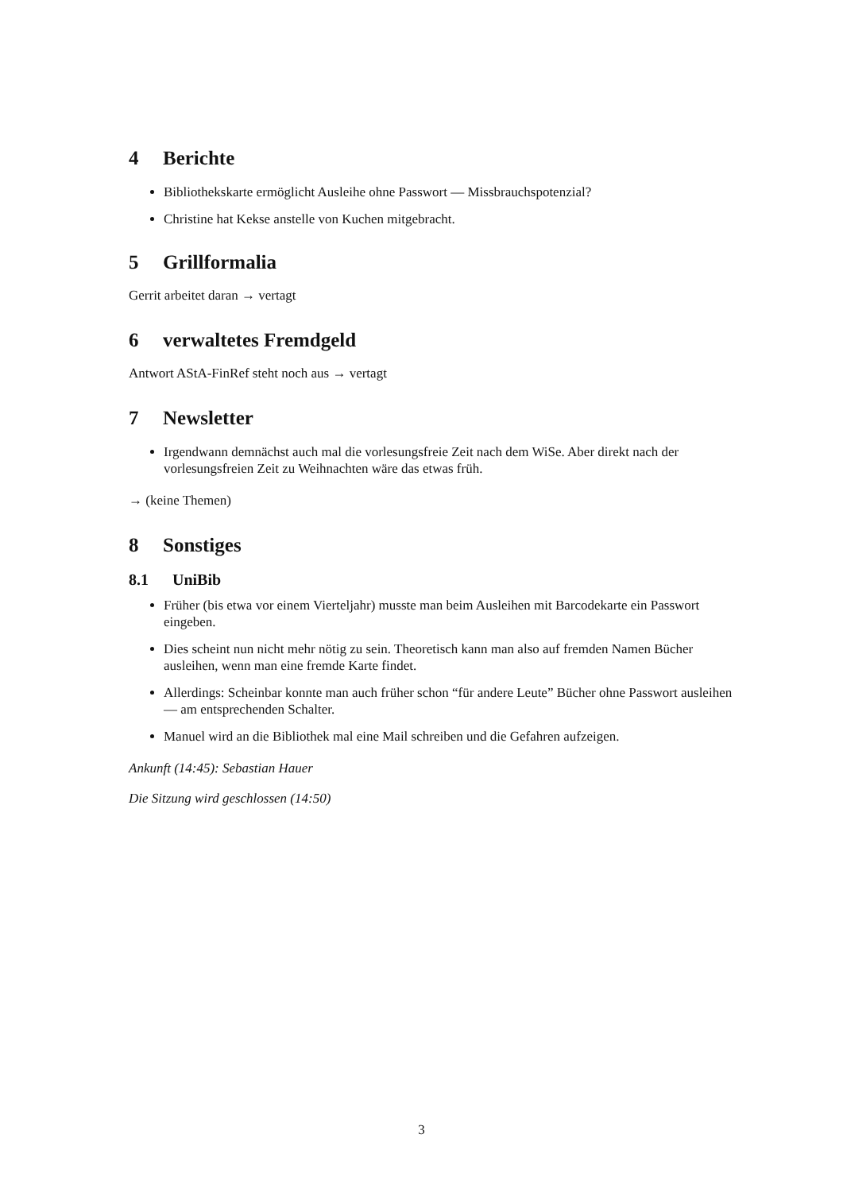4 Berichte
Bibliothekskarte ermöglicht Ausleihe ohne Passwort — Missbrauchspotenzial?
Christine hat Kekse anstelle von Kuchen mitgebracht.
5 Grillformalia
Gerrit arbeitet daran → vertagt
6 verwaltetes Fremdgeld
Antwort AStA-FinRef steht noch aus → vertagt
7 Newsletter
Irgendwann demnächst auch mal die vorlesungsfreie Zeit nach dem WiSe. Aber direkt nach der vorlesungsfreien Zeit zu Weihnachten wäre das etwas früh.
→ (keine Themen)
8 Sonstiges
8.1 UniBib
Früher (bis etwa vor einem Vierteljahr) musste man beim Ausleihen mit Barcodekarte ein Passwort eingeben.
Dies scheint nun nicht mehr nötig zu sein. Theoretisch kann man also auf fremden Namen Bücher ausleihen, wenn man eine fremde Karte findet.
Allerdings: Scheinbar konnte man auch früher schon “für andere Leute” Bücher ohne Passwort ausleihen — am entsprechenden Schalter.
Manuel wird an die Bibliothek mal eine Mail schreiben und die Gefahren aufzeigen.
Ankunft (14:45): Sebastian Hauer
Die Sitzung wird geschlossen (14:50)
3